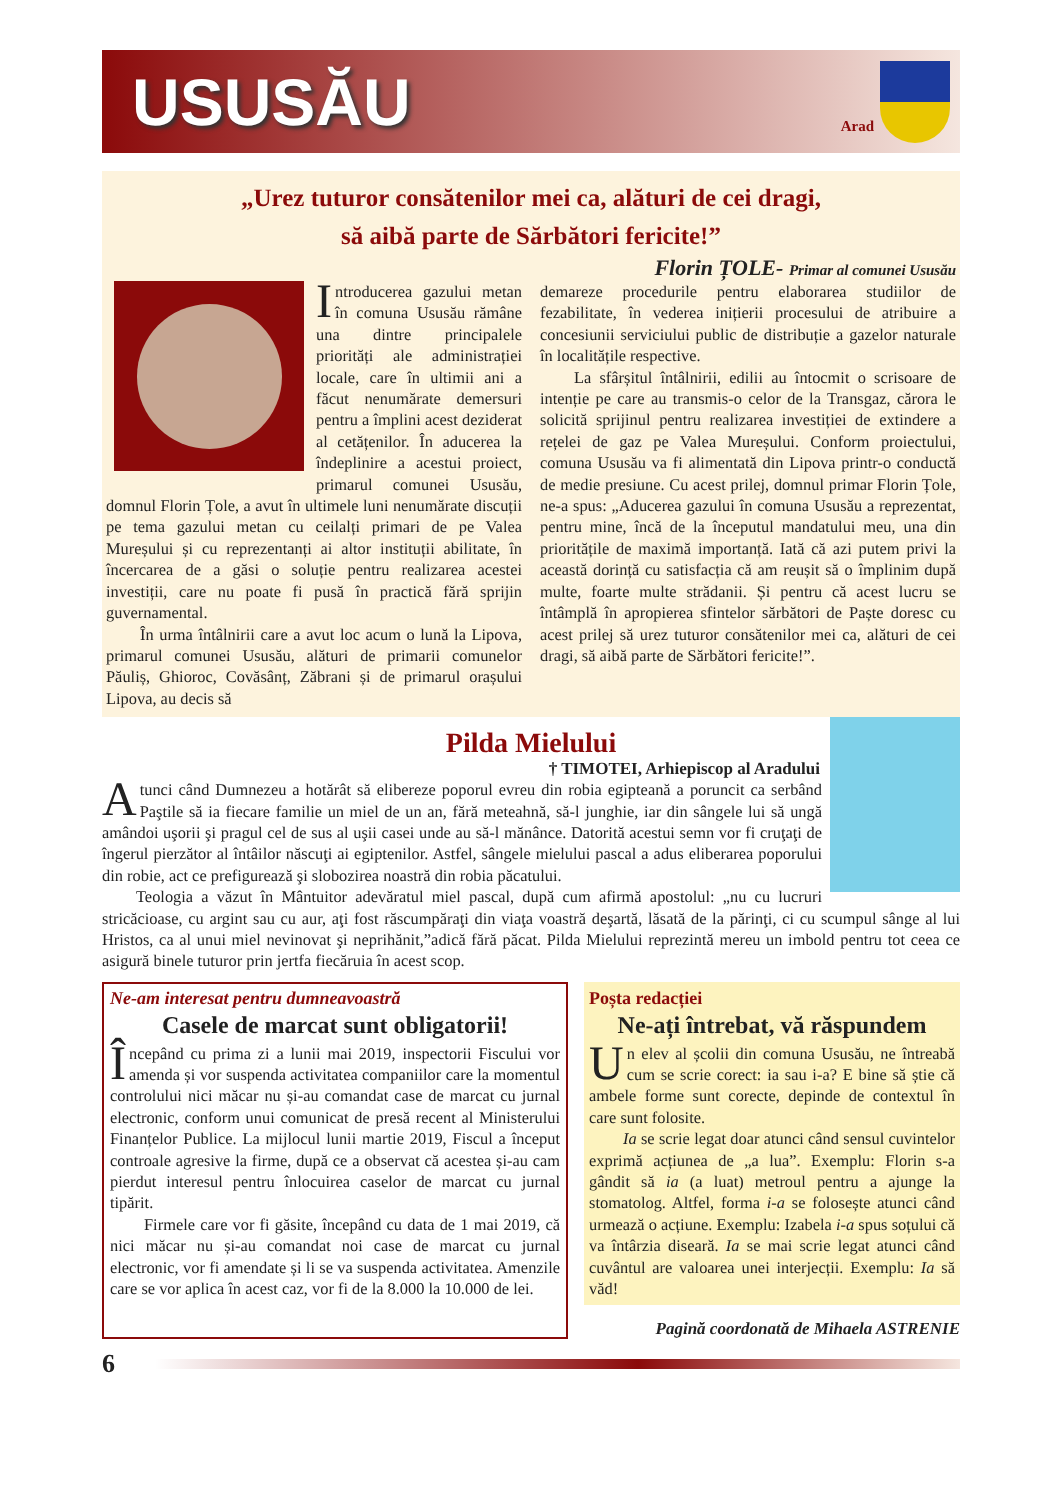USUSĂU
Arad
„Urez tuturor consătenilor mei ca, alături de cei dragi,
să aibă parte de Sărbători fericite!”
Florin ȚOLE- Primar al comunei Ususău
Introducerea gazului metan în comuna Ususău rămâne una dintre principalele priorități ale administrației locale, care în ultimii ani a făcut nenumărate demersuri pentru a împlini acest deziderat al cetățenilor. În aducerea la îndeplinire a acestui proiect, primarul comunei Ususău, domnul Florin Țole, a avut în ultimele luni nenumărate discuții pe tema gazului metan cu ceilalți primari de pe Valea Mureșului și cu reprezentanți ai altor instituții abilitate, în încercarea de a găsi o soluție pentru realizarea acestei investiții, care nu poate fi pusă în practică fără sprijin guvernamental.
În urma întâlnirii care a avut loc acum o lună la Lipova, primarul comunei Ususău, alături de primarii comunelor Păuliș, Ghioroc, Covăsânț, Zăbrani și de primarul orașului Lipova, au decis să
demareze procedurile pentru elaborarea studiilor de fezabilitate, în vederea inițierii procesului de atribuire a concesiunii serviciului public de distribuție a gazelor naturale în localitățile respective.
La sfârșitul întâlnirii, edilii au întocmit o scrisoare de intenție pe care au transmis-o celor de la Transgaz, cărora le solicită sprijinul pentru realizarea investiției de extindere a rețelei de gaz pe Valea Mureșului. Conform proiectului, comuna Ususău va fi alimentată din Lipova printr-o conductă de medie presiune. Cu acest prilej, domnul primar Florin Țole, ne-a spus: „Aducerea gazului în comuna Ususău a reprezentat, pentru mine, încă de la începutul mandatului meu, una din prioritățile de maximă importanță. Iată că azi putem privi la această dorință cu satisfacția că am reușit să o împlinim după multe, foarte multe strădanii. Și pentru că acest lucru se întâmplă în apropierea sfintelor sărbători de Paște doresc cu acest prilej să urez tuturor consătenilor mei ca, alături de cei dragi, să aibă parte de Sărbători fericite!”.
Pilda Mielului
† TIMOTEI, Arhiepiscop al Aradului
Atunci când Dumnezeu a hotărât să elibereze poporul evreu din robia egipteană a poruncit ca serbând Paştile să ia fiecare familie un miel de un an, fără meteahnă, să-l junghie, iar din sângele lui să ungă amândoi uşorii şi pragul cel de sus al uşii casei unde au să-l mănânce. Datorită acestui semn vor fi cruţaţi de îngerul pierzător al întâilor născuţi ai egiptenilor. Astfel, sângele mielului pascal a adus eliberarea poporului din robie, act ce prefigurează şi slobozirea noastră din robia păcatului.
Teologia a văzut în Mântuitor adevăratul miel pascal, după cum afirmă apostolul: „nu cu lucruri stricăcioase, cu argint sau cu aur, aţi fost răscumpăraţi din viaţa voastră deşartă, lăsată de la părinţi, ci cu scumpul sânge al lui Hristos, ca al unui miel nevinovat şi neprihănit,”adică fără păcat. Pilda Mielului reprezintă mereu un imbold pentru tot ceea ce asigură binele tuturor prin jertfa fiecăruia în acest scop.
Ne-am interesat pentru dumneavoastră
Casele de marcat sunt obligatorii!
Începând cu prima zi a lunii mai 2019, inspectorii Fiscului vor amenda și vor suspenda activitatea companiilor care la momentul controlului nici măcar nu și-au comandat case de marcat cu jurnal electronic, conform unui comunicat de presă recent al Ministerului Finanțelor Publice. La mijlocul lunii martie 2019, Fiscul a început controale agresive la firme, după ce a observat că acestea și-au cam pierdut interesul pentru înlocuirea caselor de marcat cu jurnal tipărit.
Firmele care vor fi găsite, începând cu data de 1 mai 2019, că nici măcar nu și-au comandat noi case de marcat cu jurnal electronic, vor fi amendate și li se va suspenda activitatea. Amenzile care se vor aplica în acest caz, vor fi de la 8.000 la 10.000 de lei.
Poșta redacției
Ne-ați întrebat, vă răspundem
Un elev al școlii din comuna Ususău, ne întreabă cum se scrie corect: ia sau i-a? E bine să știe că ambele forme sunt corecte, depinde de contextul în care sunt folosite.
Ia se scrie legat doar atunci când sensul cuvintelor exprimă acțiunea de „a lua”. Exemplu: Florin s-a gândit să ia (a luat) metroul pentru a ajunge la stomatolog. Altfel, forma i-a se folosește atunci când urmează o acțiune. Exemplu: Izabela i-a spus soțului că va întârzia diseară. Ia se mai scrie legat atunci când cuvântul are valoarea unei interjecții. Exemplu: Ia să văd!
Pagină coordonată de Mihaela ASTRENIE
6